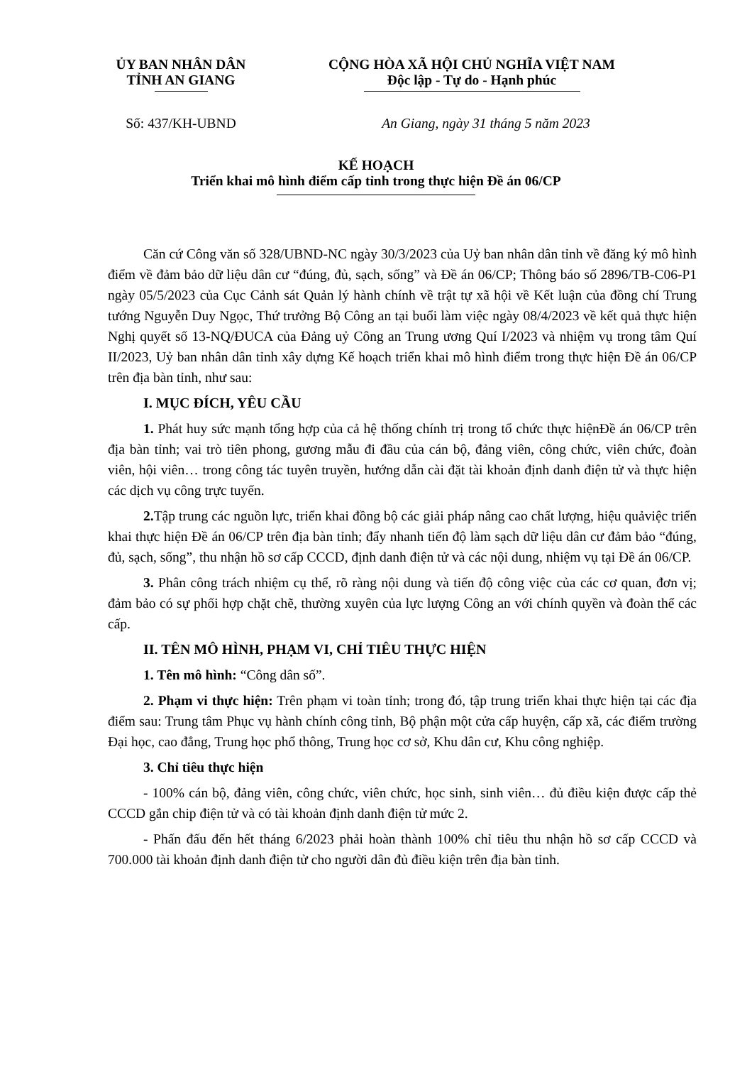ỦY BAN NHÂN DÂN
TỈNH AN GIANG
CỘNG HÒA XÃ HỘI CHỦ NGHĨA VIỆT NAM
Độc lập - Tự do - Hạnh phúc
Số: 437/KH-UBND An Giang, ngày 31 tháng 5 năm 2023
KẾ HOẠCH
Triển khai mô hình điểm cấp tỉnh trong thực hiện Đề án 06/CP
Căn cứ Công văn số 328/UBND-NC ngày 30/3/2023 của Uỷ ban nhân dân tỉnh về đăng ký mô hình điểm về đảm bảo dữ liệu dân cư “đúng, đủ, sạch, sống” và Đề án 06/CP; Thông báo số 2896/TB-C06-P1 ngày 05/5/2023 của Cục Cảnh sát Quản lý hành chính về trật tự xã hội về Kết luận của đồng chí Trung tướng Nguyễn Duy Ngọc, Thứ trưởng Bộ Công an tại buổi làm việc ngày 08/4/2023 về kết quả thực hiện Nghị quyết số 13-NQ/ĐUCA của Đảng uỷ Công an Trung ương Quí I/2023 và nhiệm vụ trong tâm Quí II/2023, Uỷ ban nhân dân tỉnh xây dựng Kế hoạch triển khai mô hình điểm trong thực hiện Đề án 06/CP trên địa bàn tỉnh, như sau:
I. MỤC ĐÍCH, YÊU CẦU
1. Phát huy sức mạnh tổng hợp của cả hệ thống chính trị trong tổ chức thực hiệnĐề án 06/CP trên địa bàn tỉnh; vai trò tiên phong, gương mẫu đi đầu của cán bộ, đảng viên, công chức, viên chức, đoàn viên, hội viên… trong công tác tuyên truyền, hướng dẫn cài đặt tài khoản định danh điện tử và thực hiện các dịch vụ công trực tuyến.
2. Tập trung các nguồn lực, triển khai đồng bộ các giải pháp nâng cao chất lượng, hiệu quảviệc triển khai thực hiện Đề án 06/CP trên địa bàn tỉnh; đẩy nhanh tiến độ làm sạch dữ liệu dân cư đảm bảo “đúng, đủ, sạch, sống”, thu nhận hồ sơ cấp CCCD, định danh điện tử và các nội dung, nhiệm vụ tại Đề án 06/CP.
3. Phân công trách nhiệm cụ thể, rõ ràng nội dung và tiến độ công việc của các cơ quan, đơn vị; đảm bảo có sự phối hợp chặt chẽ, thường xuyên của lực lượng Công an với chính quyền và đoàn thể các cấp.
II. TÊN MÔ HÌNH, PHẠM VI, CHỈ TIÊU THỰC HIỆN
1. Tên mô hình: “Công dân số”.
2. Phạm vi thực hiện: Trên phạm vi toàn tỉnh; trong đó, tập trung triển khai thực hiện tại các địa điểm sau: Trung tâm Phục vụ hành chính công tỉnh, Bộ phận một cửa cấp huyện, cấp xã, các điểm trường Đại học, cao đẳng, Trung học phổ thông, Trung học cơ sở, Khu dân cư, Khu công nghiệp.
3. Chỉ tiêu thực hiện
- 100% cán bộ, đảng viên, công chức, viên chức, học sinh, sinh viên… đủ điều kiện được cấp thẻ CCCD gắn chip điện tử và có tài khoản định danh điện tử mức 2.
- Phấn đấu đến hết tháng 6/2023 phải hoàn thành 100% chỉ tiêu thu nhận hồ sơ cấp CCCD và 700.000 tài khoản định danh điện tử cho người dân đủ điều kiện trên địa bàn tỉnh.